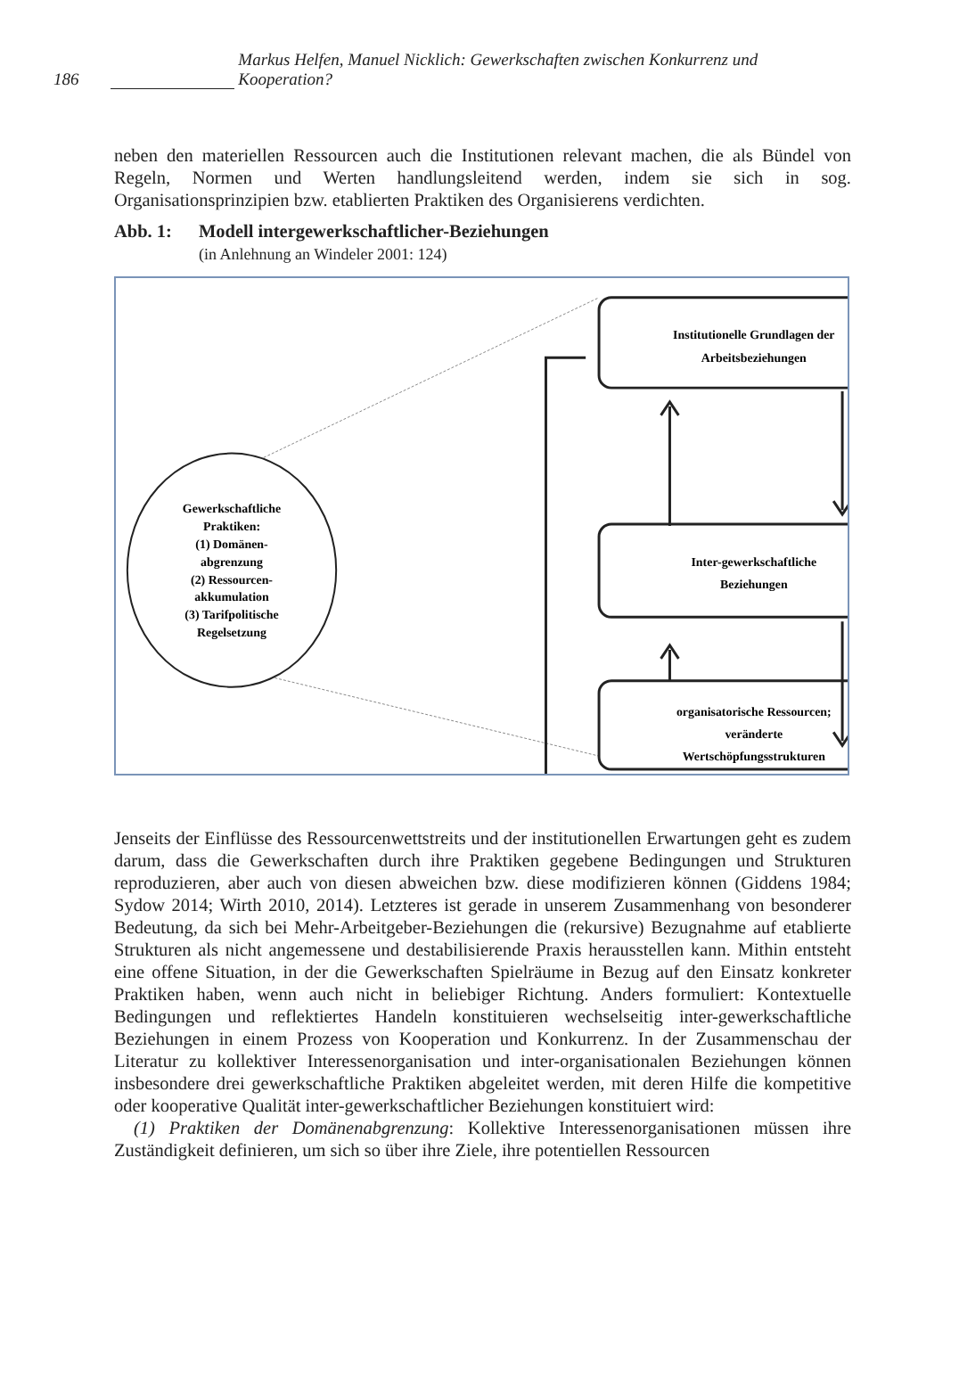186 Markus Helfen, Manuel Nicklich: Gewerkschaften zwischen Konkurrenz und Kooperation?
neben den materiellen Ressourcen auch die Institutionen relevant machen, die als Bündel von Regeln, Normen und Werten handlungsleitend werden, indem sie sich in sog. Organisationsprinzipien bzw. etablierten Praktiken des Organisierens verdichten.
Abb. 1: Modell intergewerkschaftlicher-Beziehungen
(in Anlehnung an Windeler 2001: 124)
Gewerkschaftliche
Praktiken:
(1) Domänen-
abgrenzung
(2) Ressourcen-
akkumulation
(3) Tarifpolitische
Regelsetzung
Institutionelle Grundlagen der
Arbeitsbeziehungen
Inter-gewerkschaftliche
Beziehungen
organisatorische Ressourcen;
veränderte
Wertschöpfungsstrukturen
Jenseits der Einflüsse des Ressourcenwettstreits und der institutionellen Erwartungen geht es zudem darum, dass die Gewerkschaften durch ihre Praktiken gegebene Bedingungen und Strukturen reproduzieren, aber auch von diesen abweichen bzw. diese modifizieren können (Giddens 1984; Sydow 2014; Wirth 2010, 2014). Letzteres ist gerade in unserem Zusammenhang von besonderer Bedeutung, da sich bei Mehr-Arbeitgeber-Beziehungen die (rekursive) Bezugnahme auf etablierte Strukturen als nicht angemessene und destabilisierende Praxis herausstellen kann. Mithin entsteht eine offene Situation, in der die Gewerkschaften Spielräume in Bezug auf den Einsatz konkreter Praktiken haben, wenn auch nicht in beliebiger Richtung. Anders formuliert: Kontextuelle Bedingungen und reflektiertes Handeln konstituieren wechselseitig inter-gewerkschaftliche Beziehungen in einem Prozess von Kooperation und Konkurrenz. In der Zusammenschau der Literatur zu kollektiver Interessenorganisation und inter-organisationalen Beziehungen können insbesondere drei gewerkschaftliche Praktiken abgeleitet werden, mit deren Hilfe die kompetitive oder kooperative Qualität inter-gewerkschaftlicher Beziehungen konstituiert wird:
(1) Praktiken der Domänenabgrenzung: Kollektive Interessenorganisationen müssen ihre Zuständigkeit definieren, um sich so über ihre Ziele, ihre potentiellen Ressourcen